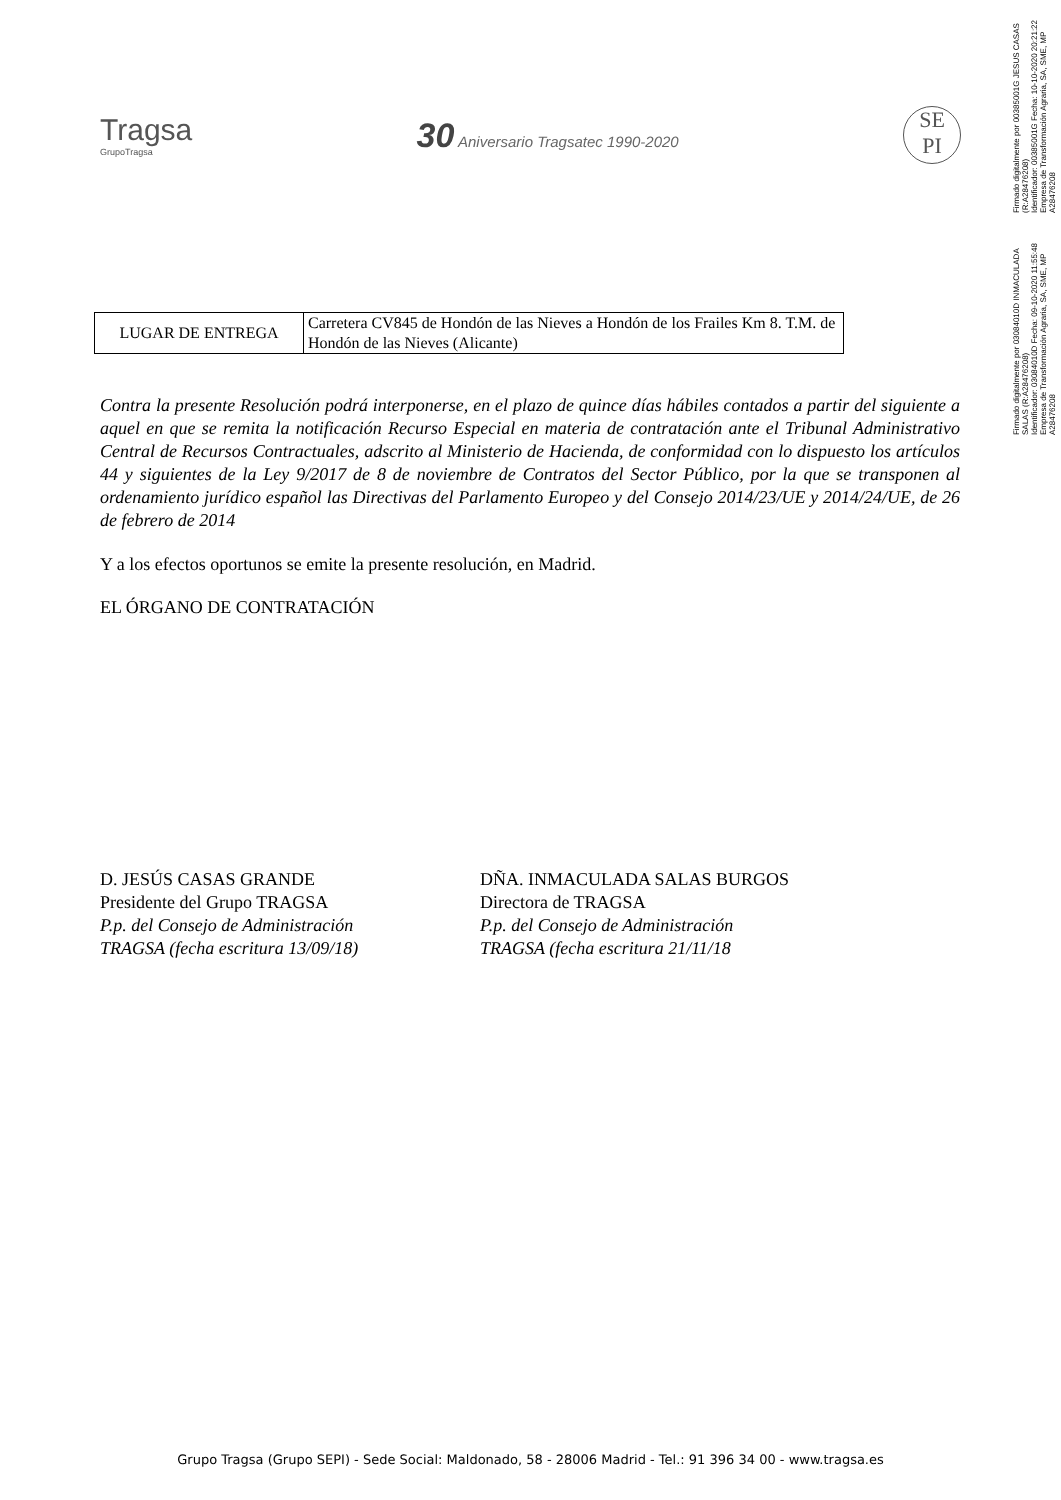Firmado digitalmente por 03084010D INMACULADA
SALAS (R:A28476208)
Identificador: 03084010D Fecha: 09-10-2020 11:55:48
Empresa de Transformación Agraria, SA, SME, MP
A28476208
Firmado digitalmente por 00385001G JESUS CASAS
(R:A28476208)
Identificador: 00385001G Fecha: 10-10-2020 20:21:22
Empresa de Transformación Agraria, SA, SME, MP
A28476208
Tragsa
GrupoTragsa
30 Aniversario Tragsatec 1990-2020
SE
PI
| LUGAR DE ENTREGA | Carretera CV845 de Hondón de las Nieves a Hondón de los Frailes Km 8. T.M. de Hondón de las Nieves (Alicante) |
Contra la presente Resolución podrá interponerse, en el plazo de quince días hábiles contados a partir del siguiente a aquel en que se remita la notificación Recurso Especial en materia de contratación ante el Tribunal Administrativo Central de Recursos Contractuales, adscrito al Ministerio de Hacienda, de conformidad con lo dispuesto los artículos 44 y siguientes de la Ley 9/2017 de 8 de noviembre de Contratos del Sector Público, por la que se transponen al ordenamiento jurídico español las Directivas del Parlamento Europeo y del Consejo 2014/23/UE y 2014/24/UE, de 26 de febrero de 2014
Y a los efectos oportunos se emite la presente resolución, en Madrid.
EL ÓRGANO DE CONTRATACIÓN
D. JESÚS CASAS GRANDE
Presidente del Grupo TRAGSA
P.p. del Consejo de Administración
TRAGSA (fecha escritura 13/09/18)
DÑA. INMACULADA SALAS BURGOS
Directora de TRAGSA
P.p. del Consejo de Administración
TRAGSA (fecha escritura 21/11/18
Grupo Tragsa (Grupo SEPI) - Sede Social: Maldonado, 58 - 28006 Madrid - Tel.: 91 396 34 00 - www.tragsa.es